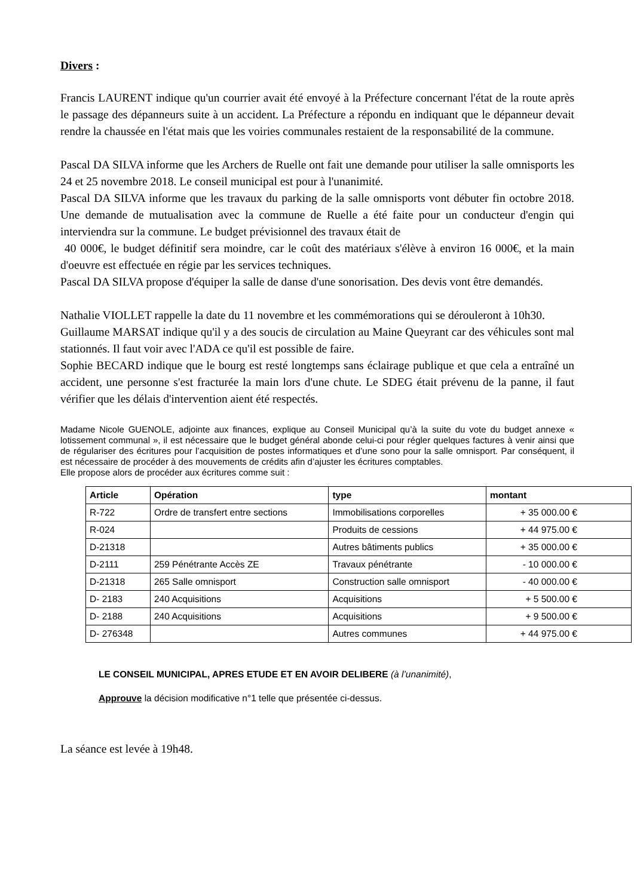Divers :
Francis LAURENT indique qu'un courrier avait été envoyé à la Préfecture concernant l'état de la route après le passage des dépanneurs suite à un accident. La Préfecture a répondu en indiquant que le dépanneur devait rendre la chaussée en l'état mais que les voiries communales restaient de la responsabilité de la commune.
Pascal DA SILVA informe que les Archers de Ruelle ont fait une demande pour utiliser la salle omnisports les 24 et 25 novembre 2018. Le conseil municipal est pour à l'unanimité.
Pascal DA SILVA informe que les travaux du parking de la salle omnisports vont débuter fin octobre 2018. Une demande de mutualisation avec la commune de Ruelle a été faite pour un conducteur d'engin qui interviendra sur la commune. Le budget prévisionnel des travaux était de
40 000€, le budget définitif sera moindre, car le coût des matériaux s'élève à environ 16 000€, et la main d'oeuvre est effectuée en régie par les services techniques.
Pascal DA SILVA propose d'équiper la salle de danse d'une sonorisation. Des devis vont être demandés.
Nathalie VIOLLET rappelle la date du 11 novembre et les commémorations qui se dérouleront à 10h30.
Guillaume MARSAT indique qu'il y a des soucis de circulation au Maine Queyrant car des véhicules sont mal stationnés. Il faut voir avec l'ADA ce qu'il est possible de faire.
Sophie BECARD indique que le bourg est resté longtemps sans éclairage publique et que cela a entraîné un accident, une personne s'est fracturée la main lors d'une chute. Le SDEG était prévenu de la panne, il faut vérifier que les délais d'intervention aient été respectés.
Madame Nicole GUENOLE, adjointe aux finances, explique au Conseil Municipal qu’à la suite du vote du budget annexe « lotissement communal », il est nécessaire que le budget général abonde celui-ci pour régler quelques factures à venir ainsi que de régulariser des écritures pour l’acquisition de postes informatiques et d’une sono pour la salle omnisport. Par conséquent, il est nécessaire de procéder à des mouvements de crédits afin d’ajuster les écritures comptables.
Elle propose alors de procéder aux écritures comme suit :
| Article | Opération | type | montant |
| --- | --- | --- | --- |
| R-722 | Ordre de transfert entre sections | Immobilisations corporelles | + 35 000.00 € |
| R-024 | | Produits de cessions | + 44 975.00 € |
| D-21318 | | Autres bâtiments publics | + 35 000.00 € |
| D-2111 | 259 Pénétrante Accès ZE | Travaux pénétrante | - 10 000.00 € |
| D-21318 | 265 Salle omnisport | Construction salle omnisport | - 40 000.00 € |
| D- 2183 | 240 Acquisitions | Acquisitions | + 5 500.00 € |
| D- 2188 | 240 Acquisitions | Acquisitions | + 9 500.00 € |
| D- 276348 | | Autres communes | + 44 975.00 € |
LE CONSEIL MUNICIPAL, APRES ETUDE ET EN AVOIR DELIBERE (à l’unanimité),
Approuve la décision modificative n°1 telle que présentée ci-dessus.
La séance est levée à 19h48.